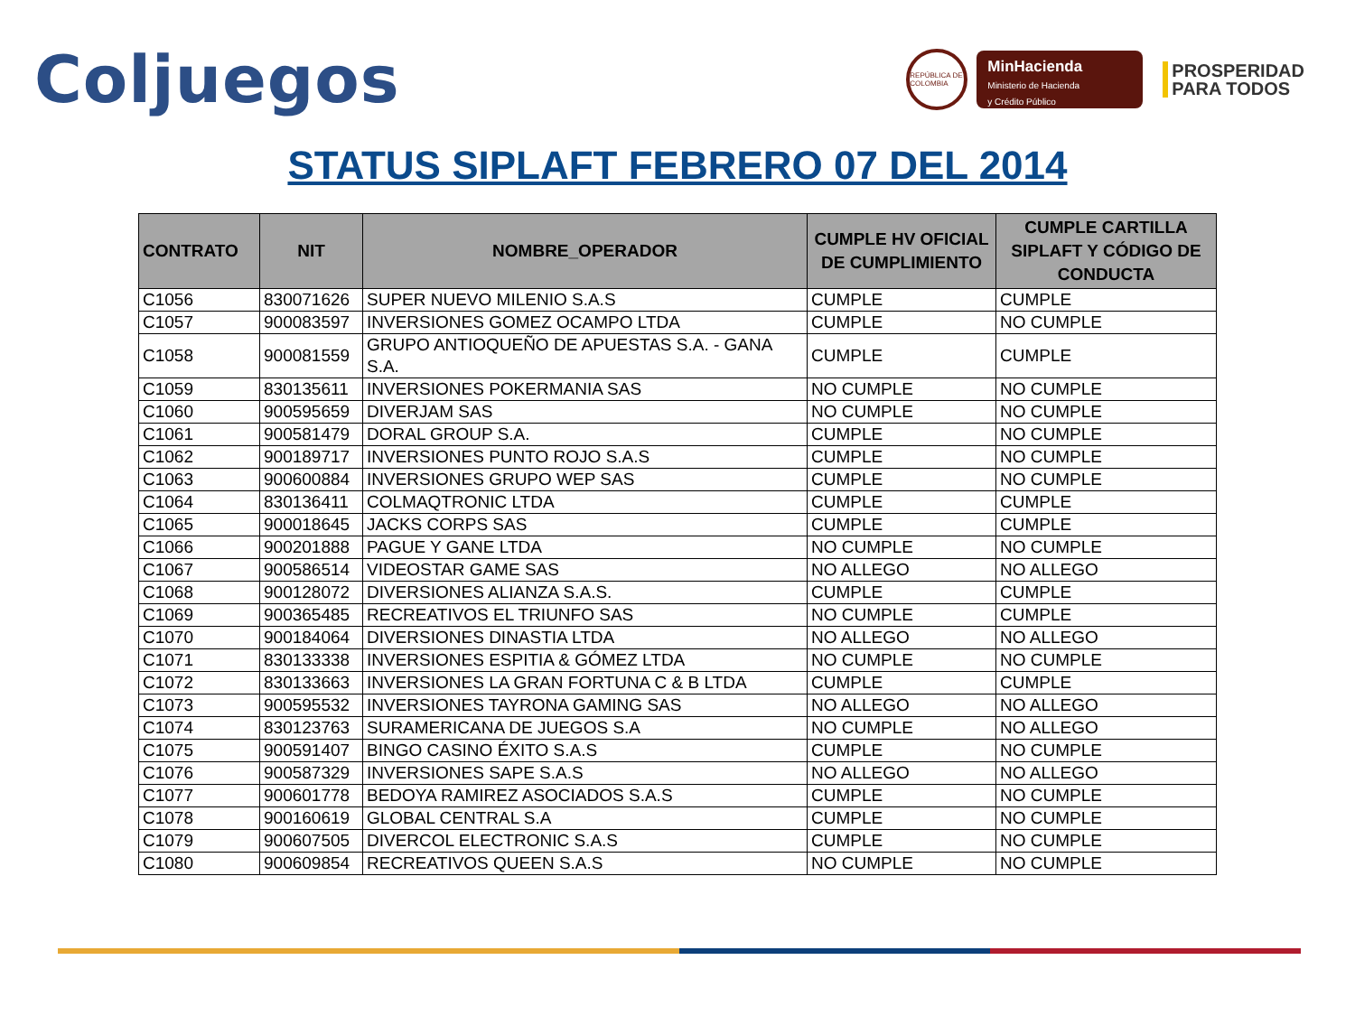Coljuegos
REPÚBLICA DE COLOMBIA
MinHacienda
Ministerio de Hacienda
y Crédito Público
PROSPERIDAD
PARA TODOS
STATUS SIPLAFT FEBRERO 07 DEL 2014
| CONTRATO | NIT | NOMBRE_OPERADOR | CUMPLE HV OFICIAL DE CUMPLIMIENTO | CUMPLE CARTILLA SIPLAFT Y CÓDIGO DE CONDUCTA |
| --- | --- | --- | --- | --- |
| C1056 | 830071626 | SUPER NUEVO MILENIO S.A.S | CUMPLE | CUMPLE |
| C1057 | 900083597 | INVERSIONES GOMEZ OCAMPO LTDA | CUMPLE | NO CUMPLE |
| C1058 | 900081559 | GRUPO ANTIOQUEÑO DE APUESTAS S.A. - GANA S.A. | CUMPLE | CUMPLE |
| C1059 | 830135611 | INVERSIONES POKERMANIA SAS | NO CUMPLE | NO CUMPLE |
| C1060 | 900595659 | DIVERJAM SAS | NO CUMPLE | NO CUMPLE |
| C1061 | 900581479 | DORAL GROUP S.A. | CUMPLE | NO CUMPLE |
| C1062 | 900189717 | INVERSIONES PUNTO ROJO S.A.S | CUMPLE | NO CUMPLE |
| C1063 | 900600884 | INVERSIONES GRUPO WEP SAS | CUMPLE | NO CUMPLE |
| C1064 | 830136411 | COLMAQTRONIC LTDA | CUMPLE | CUMPLE |
| C1065 | 900018645 | JACKS CORPS SAS | CUMPLE | CUMPLE |
| C1066 | 900201888 | PAGUE Y GANE LTDA | NO CUMPLE | NO CUMPLE |
| C1067 | 900586514 | VIDEOSTAR GAME SAS | NO ALLEGO | NO ALLEGO |
| C1068 | 900128072 | DIVERSIONES ALIANZA S.A.S. | CUMPLE | CUMPLE |
| C1069 | 900365485 | RECREATIVOS EL TRIUNFO SAS | NO CUMPLE | CUMPLE |
| C1070 | 900184064 | DIVERSIONES DINASTIA LTDA | NO ALLEGO | NO ALLEGO |
| C1071 | 830133338 | INVERSIONES ESPITIA & GÓMEZ LTDA | NO CUMPLE | NO CUMPLE |
| C1072 | 830133663 | INVERSIONES LA GRAN FORTUNA C & B LTDA | CUMPLE | CUMPLE |
| C1073 | 900595532 | INVERSIONES TAYRONA GAMING SAS | NO ALLEGO | NO ALLEGO |
| C1074 | 830123763 | SURAMERICANA DE JUEGOS S.A | NO CUMPLE | NO ALLEGO |
| C1075 | 900591407 | BINGO CASINO ÉXITO S.A.S | CUMPLE | NO CUMPLE |
| C1076 | 900587329 | INVERSIONES SAPE S.A.S | NO ALLEGO | NO ALLEGO |
| C1077 | 900601778 | BEDOYA RAMIREZ ASOCIADOS S.A.S | CUMPLE | NO CUMPLE |
| C1078 | 900160619 | GLOBAL CENTRAL S.A | CUMPLE | NO CUMPLE |
| C1079 | 900607505 | DIVERCOL ELECTRONIC S.A.S | CUMPLE | NO CUMPLE |
| C1080 | 900609854 | RECREATIVOS QUEEN S.A.S | NO CUMPLE | NO CUMPLE |